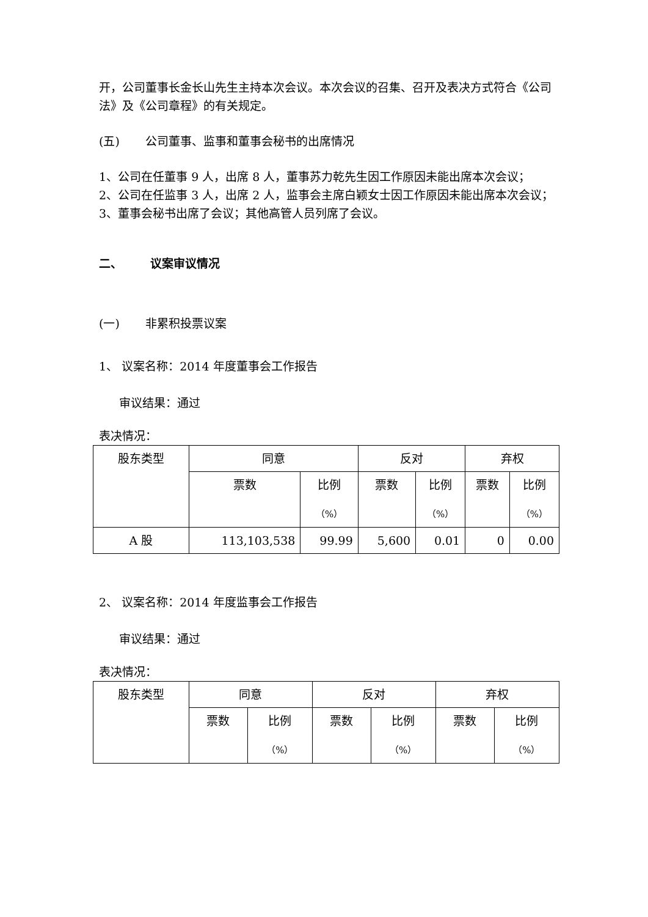开，公司董事长金长山先生主持本次会议。本次会议的召集、召开及表决方式符合《公司法》及《公司章程》的有关规定。
(五) 公司董事、监事和董事会秘书的出席情况
1、公司在任董事 9 人，出席 8 人，董事苏力乾先生因工作原因未能出席本次会议；
2、公司在任监事 3 人，出席 2 人，监事会主席白颖女士因工作原因未能出席本次会议；
3、董事会秘书出席了会议；其他高管人员列席了会议。
二、 议案审议情况
(一) 非累积投票议案
1、 议案名称：2014 年度董事会工作报告
审议结果：通过
表决情况：
| 股东类型 | 同意 | | 反对 | | 弃权 | |
| --- | --- | --- | --- | --- | --- | --- |
| | 票数 | 比例 （%） | 票数 | 比例 （%） | 票数 | 比例 （%） |
| A 股 | 113,103,538 | 99.99 | 5,600 | 0.01 | 0 | 0.00 |
2、 议案名称：2014 年度监事会工作报告
审议结果：通过
表决情况：
| 股东类型 | 同意 | | 反对 | | 弃权 | |
| --- | --- | --- | --- | --- | --- | --- |
| | 票数 | 比例 （%） | 票数 | 比例 （%） | 票数 | 比例 （%） |